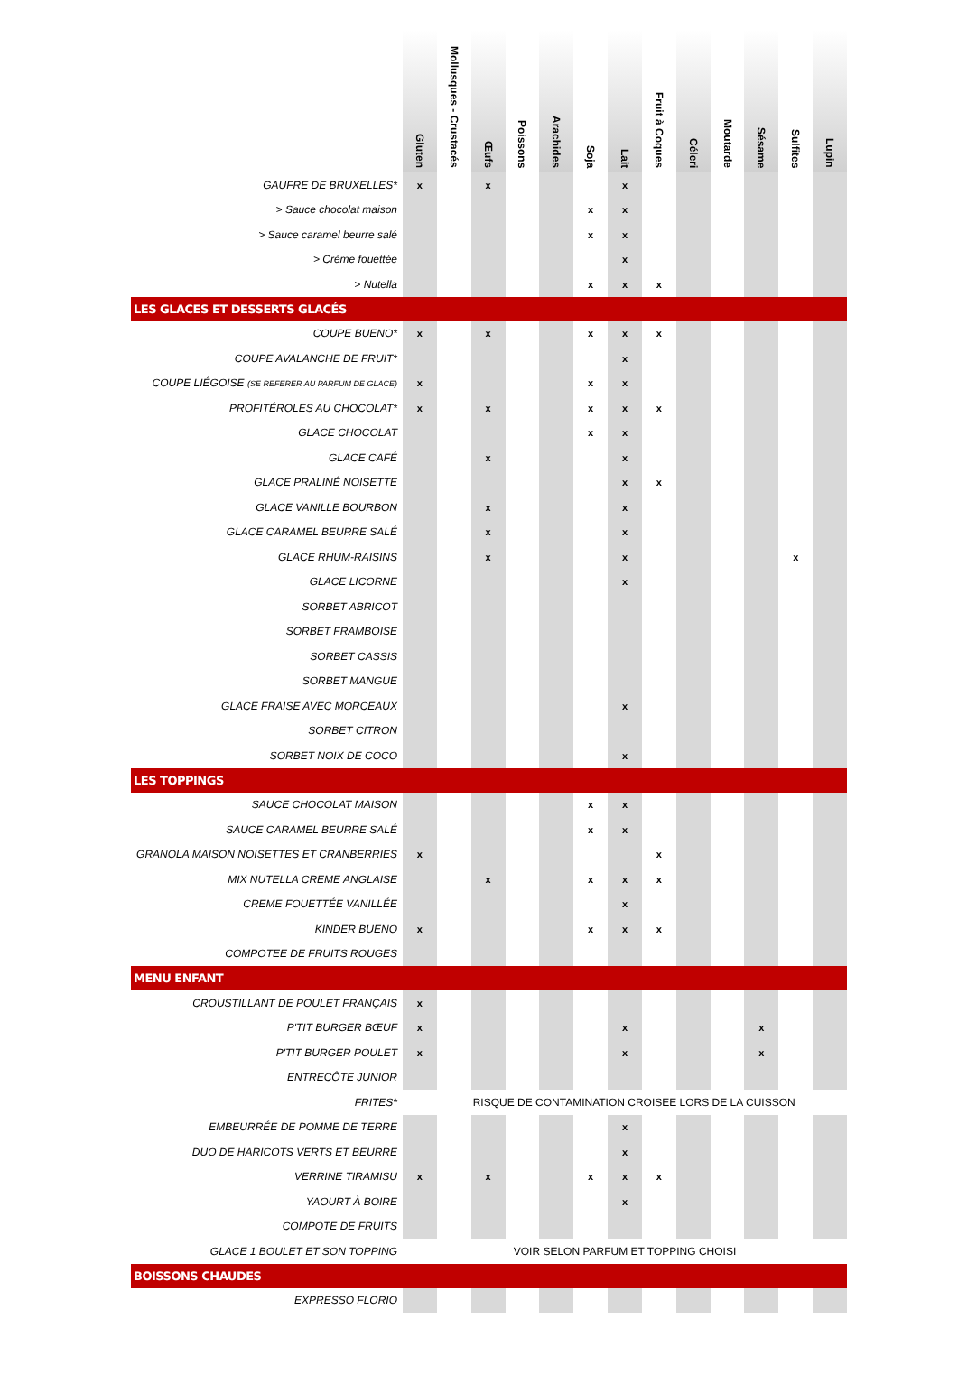| | Gluten | Mollusques - Crustacés | Œufs | Poissons | Arachides | Soja | Lait | Fruit à Coques | Céleri | Moutarde | Sésame | Sulfites | Lupin |
| --- | --- | --- | --- | --- | --- | --- | --- | --- | --- | --- | --- | --- | --- |
| GAUFRE DE BRUXELLES* | x | | x | | | | x | | | | | | |
| > Sauce chocolat maison | | | | | | x | x | | | | | | |
| > Sauce caramel beurre salé | | | | | | x | x | | | | | | |
| > Crème fouettée | | | | | | | x | | | | | | |
| > Nutella | | | | | | x | x | x | | | | | |
| LES GLACES ET DESSERTS GLACÉS | | | | | | | | | | | | | |
| COUPE BUENO* | x | | x | | | x | x | x | | | | | |
| COUPE AVALANCHE DE FRUIT* | | | | | | | x | | | | | | |
| COUPE LIÉGOISE (SE REFERER AU PARFUM DE GLACE) | x | | | | | x | x | | | | | | |
| PROFITÉROLES AU CHOCOLAT* | x | | x | | | x | x | x | | | | | |
| GLACE CHOCOLAT | | | | | | x | x | | | | | | |
| GLACE CAFÉ | | | x | | | | x | | | | | | |
| GLACE PRALINÉ NOISETTE | | | | | | | x | x | | | | | |
| GLACE VANILLE BOURBON | | | x | | | | x | | | | | | |
| GLACE CARAMEL BEURRE SALÉ | | | x | | | | x | | | | | | |
| GLACE RHUM-RAISINS | | | x | | | | x | | | | | x | |
| GLACE LICORNE | | | | | | | x | | | | | | |
| SORBET ABRICOT | | | | | | | | | | | | | |
| SORBET FRAMBOISE | | | | | | | | | | | | | |
| SORBET CASSIS | | | | | | | | | | | | | |
| SORBET MANGUE | | | | | | | | | | | | | |
| GLACE FRAISE AVEC MORCEAUX | | | | | | | x | | | | | | |
| SORBET CITRON | | | | | | | | | | | | | |
| SORBET NOIX DE COCO | | | | | | | x | | | | | | |
| LES TOPPINGS | | | | | | | | | | | | | |
| SAUCE CHOCOLAT MAISON | | | | | | x | x | | | | | | |
| SAUCE CARAMEL BEURRE SALÉ | | | | | | x | x | | | | | | |
| GRANOLA MAISON NOISETTES ET CRANBERRIES | x | | | | | | | x | | | | | |
| MIX NUTELLA CREME ANGLAISE | | | x | | | x | x | x | | | | | |
| CREME FOUETTÉE VANILLÉE | | | | | | | x | | | | | | |
| KINDER BUENO | x | | | | | x | x | x | | | | | |
| COMPOTEE DE FRUITS ROUGES | | | | | | | | | | | | | |
| MENU ENFANT | | | | | | | | | | | | | |
| CROUSTILLANT DE POULET FRANÇAIS | x | | | | | | | | | | | | |
| P'TIT BURGER BŒUF | x | | | | | | x | | | | x | | |
| P'TIT BURGER POULET | x | | | | | | x | | | | x | | |
| ENTRECÔTE JUNIOR | | | | | | | | | | | | | |
| FRITES* | | | RISQUE DE CONTAMINATION CROISEE LORS DE LA CUISSON | | | | | | | | | | |
| EMBEURRÉE DE POMME DE TERRE | | | | | | | x | | | | | | |
| DUO DE HARICOTS VERTS ET BEURRE | | | | | | | x | | | | | | |
| VERRINE TIRAMISU | x | | x | | | x | x | x | | | | | |
| YAOURT À BOIRE | | | | | | | x | | | | | | |
| COMPOTE DE FRUITS | | | | | | | | | | | | | |
| GLACE 1 BOULET ET SON TOPPING | VOIR SELON PARFUM ET TOPPING CHOISI | | | | | | | | | | | | |
| BOISSONS CHAUDES | | | | | | | | | | | | | |
| EXPRESSO FLORIO | | | | | | | | | | | | | |